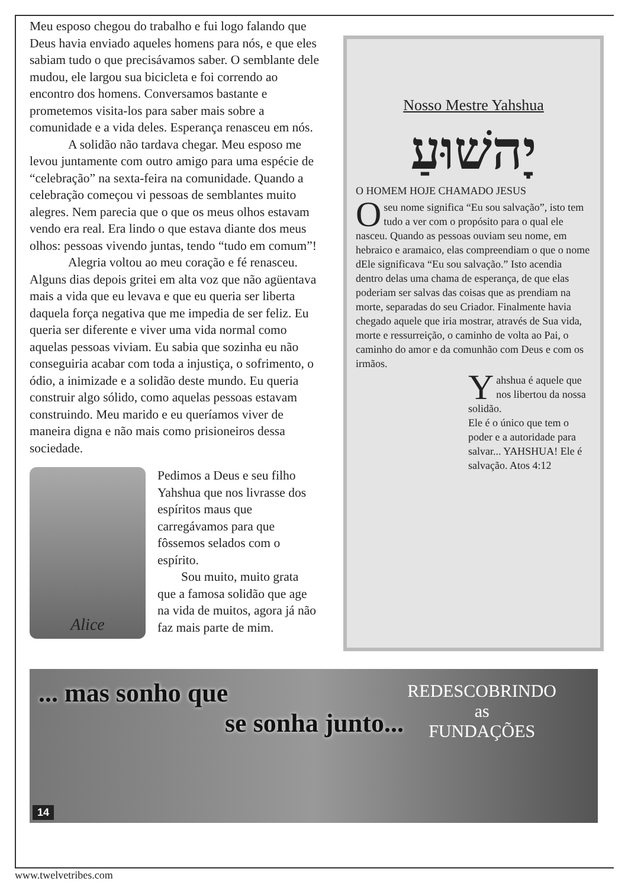Meu esposo chegou do trabalho e fui logo falando que Deus havia enviado aqueles homens para nós, e que eles sabiam tudo o que precisávamos saber. O semblante dele mudou, ele largou sua bicicleta e foi correndo ao encontro dos homens. Conversamos bastante e prometemos visita-los para saber mais sobre a comunidade e a vida deles. Esperança renasceu em nós.
A solidão não tardava chegar. Meu esposo me levou juntamente com outro amigo para uma espécie de “celebração” na sexta-feira na comunidade. Quando a celebração começou vi pessoas de semblantes muito alegres. Nem parecia que o que os meus olhos estavam vendo era real. Era lindo o que estava diante dos meus olhos: pessoas vivendo juntas, tendo “tudo em comum”!
Alegria voltou ao meu coração e fé renasceu. Alguns dias depois gritei em alta voz que não agüentava mais a vida que eu levava e que eu queria ser liberta daquela força negativa que me impedia de ser feliz. Eu queria ser diferente e viver uma vida normal como aquelas pessoas viviam. Eu sabia que sozinha eu não conseguiria acabar com toda a injustiça, o sofrimento, o ódio, a inimizade e a solidão deste mundo. Eu queria construir algo sólido, como aquelas pessoas estavam construindo. Meu marido e eu queríamos viver de maneira digna e não mais como prisioneiros dessa sociedade.
Alice
Pedimos a Deus e seu filho Yahshua que nos livrasse dos espíritos maus que carregávamos para que fôssemos selados com o espírito.
Sou muito, muito grata que a famosa solidão que age na vida de muitos, agora já não faz mais parte de mim.
Nosso Mestre Yahshua
יָהשׁוּעַ
O HOMEM HOJE CHAMADO JESUS
Oseu nome significa “Eu sou salvação”, isto tem tudo a ver com o propósito para o qual ele nasceu. Quando as pessoas ouviam seu nome, em hebraico e aramaico, elas compreendiam o que o nome dEle significava “Eu sou salvação.” Isto acendia dentro delas uma chama de esperança, de que elas poderiam ser salvas das coisas que as prendiam na morte, separadas do seu Criador. Finalmente havia chegado aquele que iria mostrar, através de Sua vida, morte e ressurreição, o caminho de volta ao Pai, o caminho do amor e da comunhão com Deus e com os irmãos.
Yahshua é aquele que nos libertou da nossa solidão.
Ele é o único que tem o poder e a autoridade para salvar... YAHSHUA! Ele é salvação. Atos 4:12
... mas sonho que
se sonha junto...
REDESCOBRINDO
as
FUNDAÇÕES
14
www.twelvetribes.com